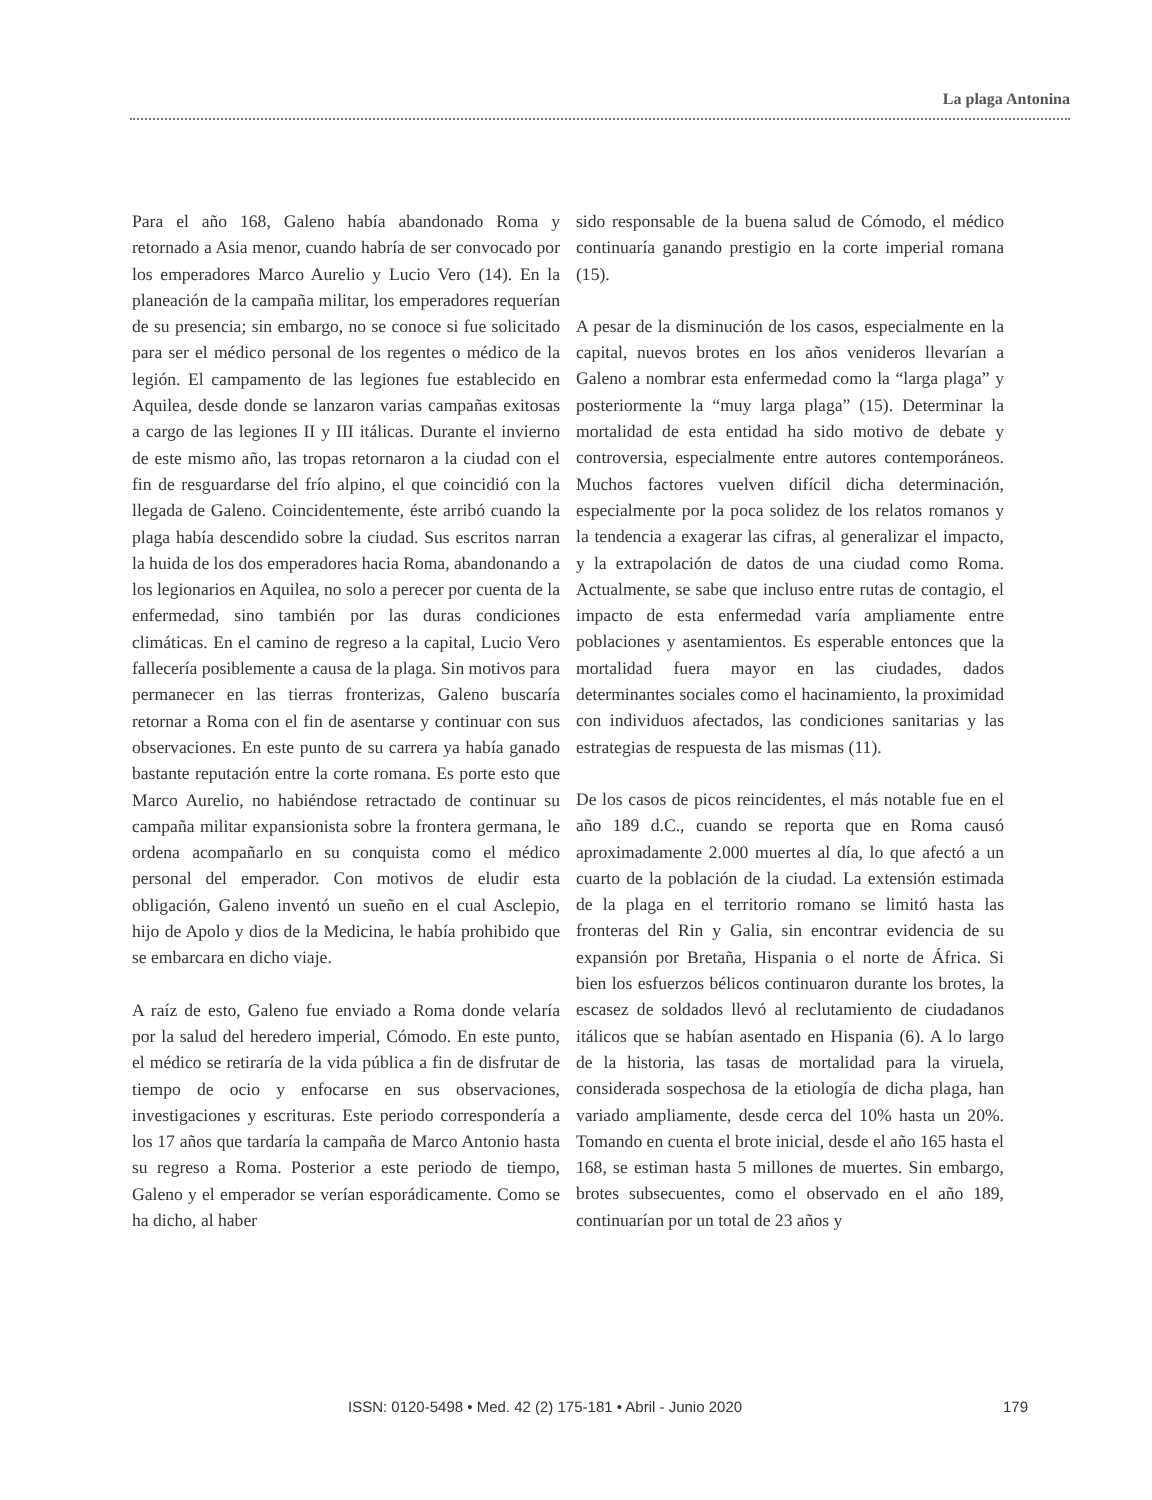La plaga Antonina
Para el año 168, Galeno había abandonado Roma y retornado a Asia menor, cuando habría de ser convocado por los emperadores Marco Aurelio y Lucio Vero (14). En la planeación de la campaña militar, los emperadores requerían de su presencia; sin embargo, no se conoce si fue solicitado para ser el médico personal de los regentes o médico de la legión. El campamento de las legiones fue establecido en Aquilea, desde donde se lanzaron varias campañas exitosas a cargo de las legiones II y III itálicas. Durante el invierno de este mismo año, las tropas retornaron a la ciudad con el fin de resguardarse del frío alpino, el que coincidió con la llegada de Galeno. Coincidentemente, éste arribó cuando la plaga había descendido sobre la ciudad. Sus escritos narran la huida de los dos emperadores hacia Roma, abandonando a los legionarios en Aquilea, no solo a perecer por cuenta de la enfermedad, sino también por las duras condiciones climáticas. En el camino de regreso a la capital, Lucio Vero fallecería posiblemente a causa de la plaga. Sin motivos para permanecer en las tierras fronterizas, Galeno buscaría retornar a Roma con el fin de asentarse y continuar con sus observaciones. En este punto de su carrera ya había ganado bastante reputación entre la corte romana. Es porte esto que Marco Aurelio, no habiéndose retractado de continuar su campaña militar expansionista sobre la frontera germana, le ordena acompañarlo en su conquista como el médico personal del emperador. Con motivos de eludir esta obligación, Galeno inventó un sueño en el cual Asclepio, hijo de Apolo y dios de la Medicina, le había prohibido que se embarcara en dicho viaje.
A raíz de esto, Galeno fue enviado a Roma donde velaría por la salud del heredero imperial, Cómodo. En este punto, el médico se retiraría de la vida pública a fin de disfrutar de tiempo de ocio y enfocarse en sus observaciones, investigaciones y escrituras. Este periodo correspondería a los 17 años que tardaría la campaña de Marco Antonio hasta su regreso a Roma. Posterior a este periodo de tiempo, Galeno y el emperador se verían esporádicamente. Como se ha dicho, al haber
sido responsable de la buena salud de Cómodo, el médico continuaría ganando prestigio en la corte imperial romana (15).
A pesar de la disminución de los casos, especialmente en la capital, nuevos brotes en los años venideros llevarían a Galeno a nombrar esta enfermedad como la “larga plaga” y posteriormente la “muy larga plaga” (15). Determinar la mortalidad de esta entidad ha sido motivo de debate y controversia, especialmente entre autores contemporáneos. Muchos factores vuelven difícil dicha determinación, especialmente por la poca solidez de los relatos romanos y la tendencia a exagerar las cifras, al generalizar el impacto, y la extrapolación de datos de una ciudad como Roma. Actualmente, se sabe que incluso entre rutas de contagio, el impacto de esta enfermedad varía ampliamente entre poblaciones y asentamientos. Es esperable entonces que la mortalidad fuera mayor en las ciudades, dados determinantes sociales como el hacinamiento, la proximidad con individuos afectados, las condiciones sanitarias y las estrategias de respuesta de las mismas (11).
De los casos de picos reincidentes, el más notable fue en el año 189 d.C., cuando se reporta que en Roma causó aproximadamente 2.000 muertes al día, lo que afectó a un cuarto de la población de la ciudad. La extensión estimada de la plaga en el territorio romano se limitó hasta las fronteras del Rin y Galia, sin encontrar evidencia de su expansión por Bretaña, Hispania o el norte de África. Si bien los esfuerzos bélicos continuaron durante los brotes, la escasez de soldados llevó al reclutamiento de ciudadanos itálicos que se habían asentado en Hispania (6). A lo largo de la historia, las tasas de mortalidad para la viruela, considerada sospechosa de la etiología de dicha plaga, han variado ampliamente, desde cerca del 10% hasta un 20%. Tomando en cuenta el brote inicial, desde el año 165 hasta el 168, se estiman hasta 5 millones de muertes. Sin embargo, brotes subsecuentes, como el observado en el año 189, continuarían por un total de 23 años y
ISSN: 0120-5498 • Med. 42 (2) 175-181 • Abril - Junio 2020 179